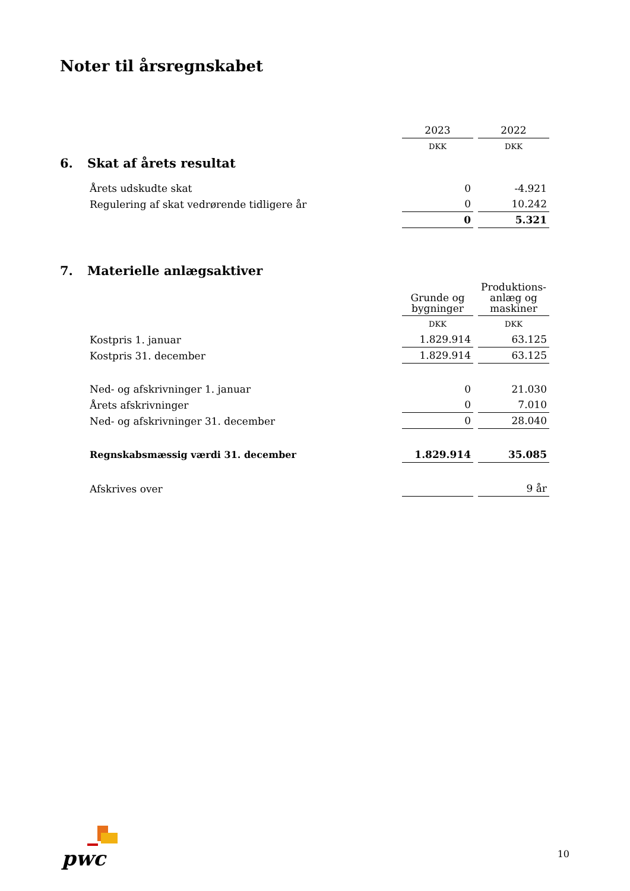Noter til årsregnskabet
| | 2023 | 2022 |
| | DKK | DKK |
| 6. Skat af årets resultat | | |
| Årets udskudte skat | 0 | -4.921 |
| Regulering af skat vedrørende tidligere år | 0 | 10.242 |
| | 0 | 5.321 |
| 7. Materielle anlægsaktiver | | |
| | Grunde og bygninger | Produktions-anlæg og maskiner |
| | DKK | DKK |
| Kostpris 1. januar | 1.829.914 | 63.125 |
| Kostpris 31. december | 1.829.914 | 63.125 |
| Ned- og afskrivninger 1. januar | 0 | 21.030 |
| Årets afskrivninger | 0 | 7.010 |
| Ned- og afskrivninger 31. december | 0 | 28.040 |
| Regnskabsmæssig værdi 31. december | 1.829.914 | 35.085 |
| Afskrives over | | 9 år |
pwc 10